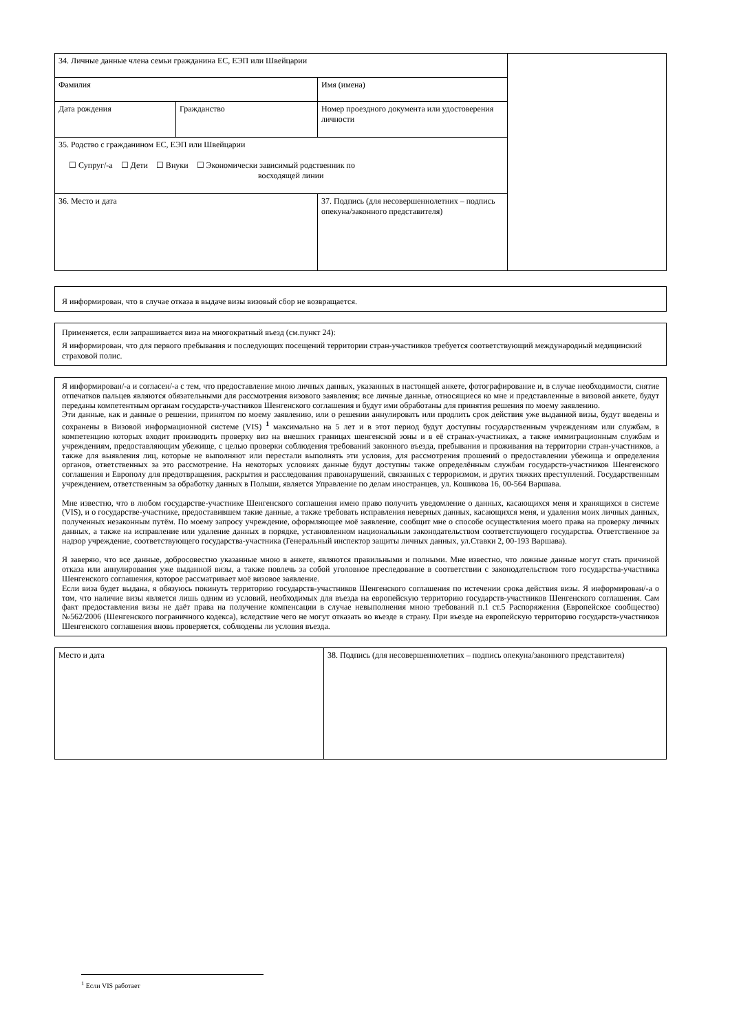| 34. Личные данные члена семьи гражданина ЕС, ЕЭП или Швейцарии | | | |
| Фамилия | | Имя (имена) | |
| Дата рождения | Гражданство | Номер проездного документа или удостоверения личности | |
| 35. Родство с гражданином ЕС, ЕЭП или Швейцарии ☐ Супруг/-а ☐ Дети ☐ Внуки ☐ Экономически зависимый родственник по восходящей линии | | | |
| 36. Место и дата | | 37. Подпись (для несовершеннолетних – подпись опекуна/законного представителя) | |
Я информирован, что в случае отказа в выдаче визы визовый сбор не возвращается.
Применяется, если запрашивается виза на многократный въезд (см.пункт 24):
Я информирован, что для первого пребывания и последующих посещений территории стран-участников требуется соответствующий международный медицинский страховой полис.
Я информирован/-а и согласен/-а с тем, что предоставление мною личных данных, указанных в настоящей анкете, фотографирование и, в случае необходимости, снятие отпечатков пальцев являются обязательными для рассмотрения визового заявления; все личные данные, относящиеся ко мне и представленные в визовой анкете, будут переданы компетентным органам государств-участников Шенгенского соглашения и будут ими обработаны для принятия решения по моему заявлению.
Эти данные, как и данные о решении, принятом по моему заявлению, или о решении аннулировать или продлить срок действия уже выданной визы, будут введены и сохранены в Визовой информационной системе (VIS) <sup>1</sup> максимально на 5 лет и в этот период будут доступны государственным учреждениям или службам, в компетенцию которых входит производить проверку виз на внешних границах шенгенской зоны и в её странах-участниках, а также иммиграционным службам и учреждениям, предоставляющим убежище, с целью проверки соблюдения требований законного въезда, пребывания и проживания на территории стран-участников, а также для выявления лиц, которые не выполняют или перестали выполнять эти условия, для рассмотрения прошений о предоставлении убежища и определения органов, ответственных за это рассмотрение. На некоторых условиях данные будут доступны также определённым службам государств-участников Шенгенского соглашения и Европолу для предотвращения, раскрытия и расследования правонарушений, связанных с терроризмом, и других тяжких преступлений. Государственным учреждением, ответственным за обработку данных в Польши, является Управление по делам иностранцев, ул. Кошикова 16, 00-564 Варшава.
Мне известно, что в любом государстве-участнике Шенгенского соглашения имею право получить уведомление о данных, касающихся меня и хранящихся в системе (VIS), и о государстве-участнике, предоставившем такие данные, а также требовать исправления неверных данных, касающихся меня, и удаления моих личных данных, полученных незаконным путём. По моему запросу учреждение, оформляющее моё заявление, сообщит мне о способе осуществления моего права на проверку личных данных, а также на исправление или удаление данных в порядке, установленном национальным законодательством соответствующего государства. Ответственное за надзор учреждение, соответствующего государства-участника (Генеральный инспектор защиты личных данных, ул.Ставки 2, 00-193 Варшава).
Я заверяю, что все данные, добросовестно указанные мною в анкете, являются правильными и полными. Мне известно, что ложные данные могут стать причиной отказа или аннулирования уже выданной визы, а также повлечь за собой уголовное преследование в соответствии с законодательством того государства-участника Шенгенского соглашения, которое рассматривает моё визовое заявление.
Если виза будет выдана, я обязуюсь покинуть территорию государств-участников Шенгенского соглашения по истечении срока действия визы. Я информирован/-а о том, что наличие визы является лишь одним из условий, необходимых для въезда на европейскую территорию государств-участников Шенгенского соглашения. Сам факт предоставления визы не даёт права на получение компенсации в случае невыполнения мною требований п.1 ст.5 Распоряжения (Европейское сообщество) №562/2006 (Шенгенского пограничного кодекса), вследствие чего не могут отказать во въезде в страну. При въезде на европейскую территорию государств-участников Шенгенского соглашения вновь проверяется, соблюдены ли условия въезда.
| Место и дата | 38. Подпись (для несовершеннолетних – подпись опекуна/законного представителя) |
<sup>1</sup> Если VIS работает